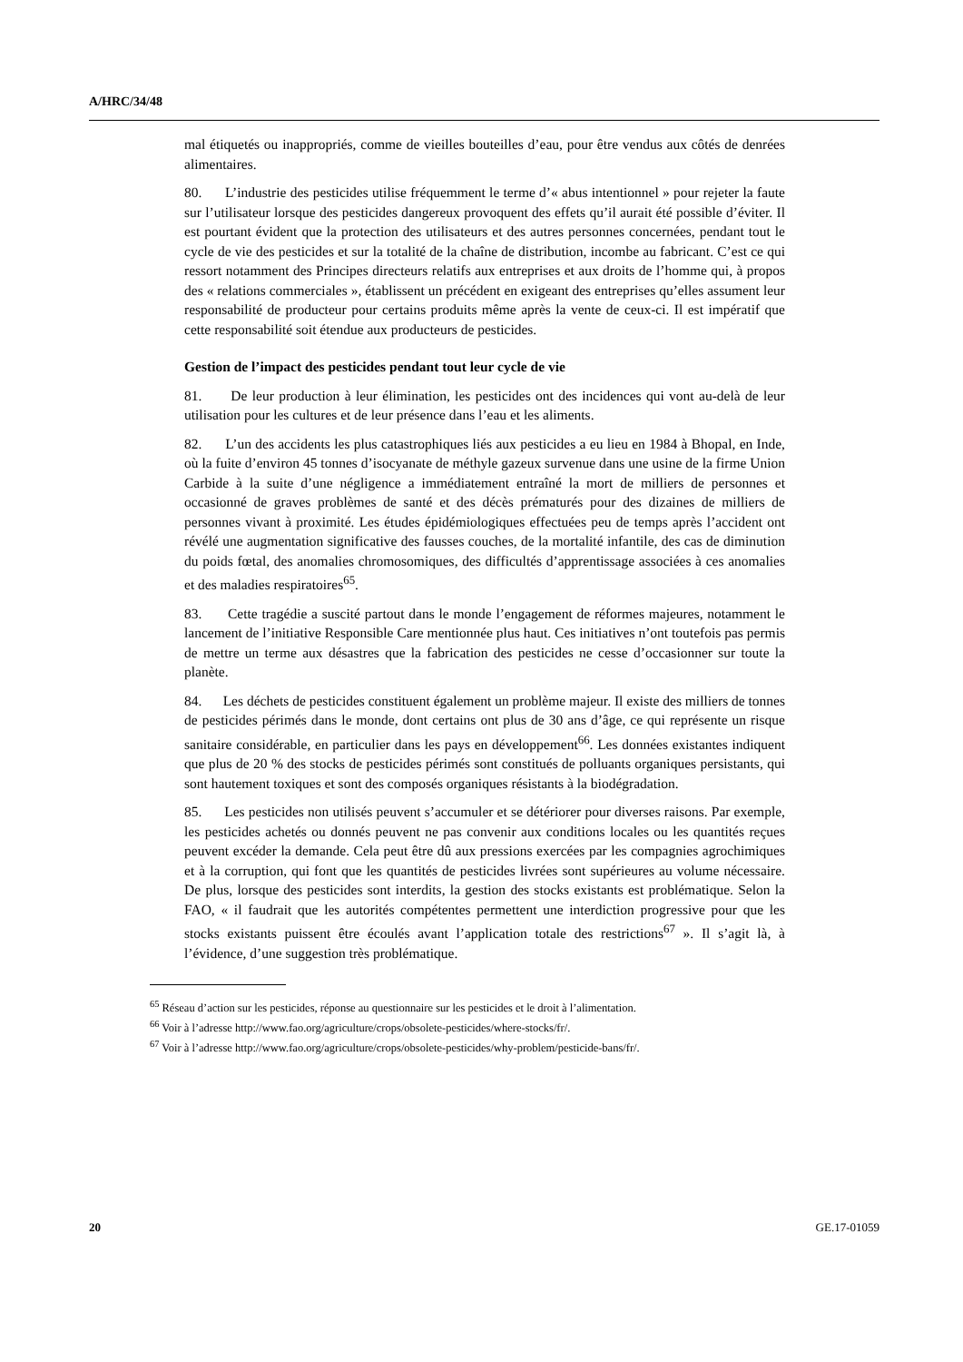A/HRC/34/48
mal étiquetés ou inappropriés, comme de vieilles bouteilles d’eau, pour être vendus aux côtés de denrées alimentaires.
80. L’industrie des pesticides utilise fréquemment le terme d’« abus intentionnel » pour rejeter la faute sur l’utilisateur lorsque des pesticides dangereux provoquent des effets qu’il aurait été possible d’éviter. Il est pourtant évident que la protection des utilisateurs et des autres personnes concernées, pendant tout le cycle de vie des pesticides et sur la totalité de la chaîne de distribution, incombe au fabricant. C’est ce qui ressort notamment des Principes directeurs relatifs aux entreprises et aux droits de l’homme qui, à propos des « relations commerciales », établissent un précédent en exigeant des entreprises qu’elles assument leur responsabilité de producteur pour certains produits même après la vente de ceux-ci. Il est impératif que cette responsabilité soit étendue aux producteurs de pesticides.
Gestion de l’impact des pesticides pendant tout leur cycle de vie
81. De leur production à leur élimination, les pesticides ont des incidences qui vont au-delà de leur utilisation pour les cultures et de leur présence dans l’eau et les aliments.
82. L’un des accidents les plus catastrophiques liés aux pesticides a eu lieu en 1984 à Bhopal, en Inde, où la fuite d’environ 45 tonnes d’isocyanate de méthyle gazeux survenue dans une usine de la firme Union Carbide à la suite d’une négligence a immédiatement entraîné la mort de milliers de personnes et occasionné de graves problèmes de santé et des décès prématurés pour des dizaines de milliers de personnes vivant à proximité. Les études épidémiologiques effectuées peu de temps après l’accident ont révélé une augmentation significative des fausses couches, de la mortalité infantile, des cas de diminution du poids fœtal, des anomalies chromosomiques, des difficultés d’apprentissage associées à ces anomalies et des maladies respiratoires<sup>65</sup>.
83. Cette tragédie a suscité partout dans le monde l’engagement de réformes majeures, notamment le lancement de l’initiative Responsible Care mentionnée plus haut. Ces initiatives n’ont toutefois pas permis de mettre un terme aux désastres que la fabrication des pesticides ne cesse d’occasionner sur toute la planète.
84. Les déchets de pesticides constituent également un problème majeur. Il existe des milliers de tonnes de pesticides périmés dans le monde, dont certains ont plus de 30 ans d’âge, ce qui représente un risque sanitaire considérable, en particulier dans les pays en développement<sup>66</sup>. Les données existantes indiquent que plus de 20 % des stocks de pesticides périmés sont constitués de polluants organiques persistants, qui sont hautement toxiques et sont des composés organiques résistants à la biodégradation.
85. Les pesticides non utilisés peuvent s’accumuler et se détériorer pour diverses raisons. Par exemple, les pesticides achetés ou donnés peuvent ne pas convenir aux conditions locales ou les quantités reçues peuvent excéder la demande. Cela peut être dû aux pressions exercées par les compagnies agrochimiques et à la corruption, qui font que les quantités de pesticides livrées sont supérieures au volume nécessaire. De plus, lorsque des pesticides sont interdits, la gestion des stocks existants est problématique. Selon la FAO, « il faudrait que les autorités compétentes permettent une interdiction progressive pour que les stocks existants puissent être écoulés avant l’application totale des restrictions<sup>67</sup> ». Il s’agit là, à l’évidence, d’une suggestion très problématique.
<sup>65</sup> Réseau d’action sur les pesticides, réponse au questionnaire sur les pesticides et le droit à l’alimentation.
<sup>66</sup> Voir à l’adresse http://www.fao.org/agriculture/crops/obsolete-pesticides/where-stocks/fr/.
<sup>67</sup> Voir à l’adresse http://www.fao.org/agriculture/crops/obsolete-pesticides/why-problem/pesticide-bans/fr/.
20 GE.17-01059